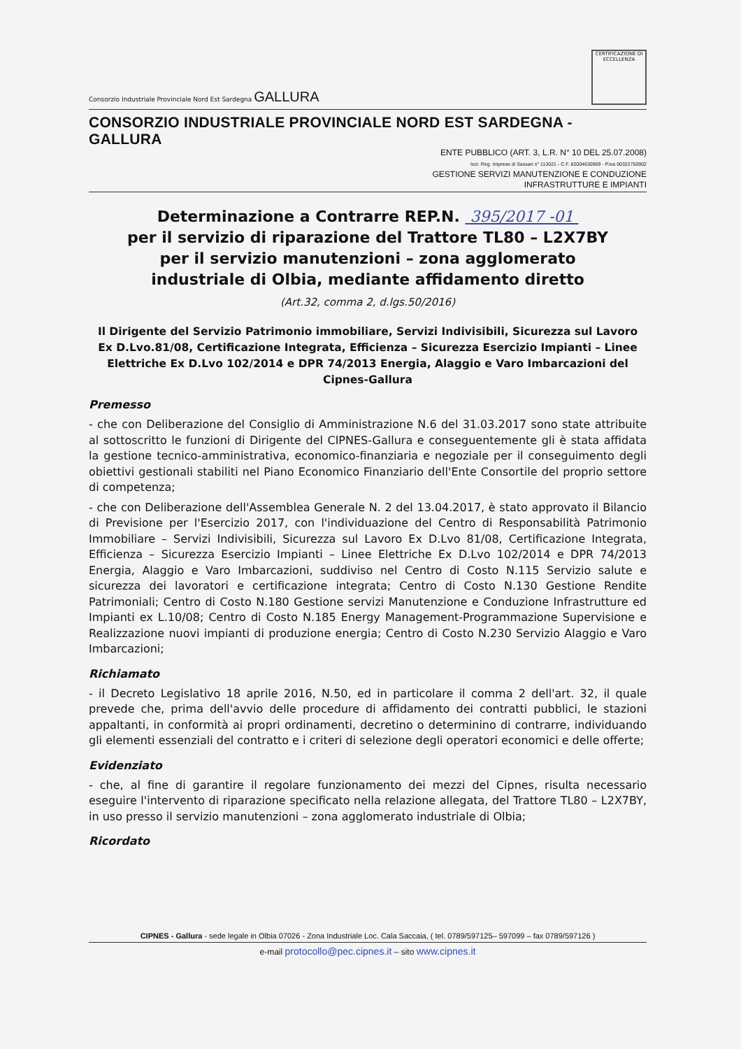Consorzio Industriale Provinciale Nord Est Sardegna GALLURA
CERTIFICAZIONE DI ECCELLENZA
CONSORZIO INDUSTRIALE PROVINCIALE NORD EST SARDEGNA - GALLURA
ENTE PUBBLICO (ART. 3, L.R. N° 10 DEL 25.07.2008)
Iscr. Reg. Imprese di Sassari n° 113021 - C.F. 82004630909 - P.iva 00322750902
GESTIONE SERVIZI MANUTENZIONE E CONDUZIONE
INFRASTRUTTURE E IMPIANTI
Determinazione a Contrarre REP.N. 395/2017 -01
per il servizio di riparazione del Trattore TL80 – L2X7BY
per il servizio manutenzioni – zona agglomerato
industriale di Olbia, mediante affidamento diretto
(Art.32, comma 2, d.lgs.50/2016)
Il Dirigente del Servizio Patrimonio immobiliare, Servizi Indivisibili, Sicurezza sul Lavoro Ex D.Lvo.81/08, Certificazione Integrata, Efficienza – Sicurezza Esercizio Impianti – Linee Elettriche Ex D.Lvo 102/2014 e DPR 74/2013 Energia, Alaggio e Varo Imbarcazioni del Cipnes-Gallura
Premesso
- che con Deliberazione del Consiglio di Amministrazione N.6 del 31.03.2017 sono state attribuite al sottoscritto le funzioni di Dirigente del CIPNES-Gallura e conseguentemente gli è stata affidata la gestione tecnico-amministrativa, economico-finanziaria e negoziale per il conseguimento degli obiettivi gestionali stabiliti nel Piano Economico Finanziario dell'Ente Consortile del proprio settore di competenza;
- che con Deliberazione dell'Assemblea Generale N. 2 del 13.04.2017, è stato approvato il Bilancio di Previsione per l'Esercizio 2017, con l'individuazione del Centro di Responsabilità Patrimonio Immobiliare – Servizi Indivisibili, Sicurezza sul Lavoro Ex D.Lvo 81/08, Certificazione Integrata, Efficienza – Sicurezza Esercizio Impianti – Linee Elettriche Ex D.Lvo 102/2014 e DPR 74/2013 Energia, Alaggio e Varo Imbarcazioni, suddiviso nel Centro di Costo N.115 Servizio salute e sicurezza dei lavoratori e certificazione integrata; Centro di Costo N.130 Gestione Rendite Patrimoniali; Centro di Costo N.180 Gestione servizi Manutenzione e Conduzione Infrastrutture ed Impianti ex L.10/08; Centro di Costo N.185 Energy Management-Programmazione Supervisione e Realizzazione nuovi impianti di produzione energia; Centro di Costo N.230 Servizio Alaggio e Varo Imbarcazioni;
Richiamato
- il Decreto Legislativo 18 aprile 2016, N.50, ed in particolare il comma 2 dell'art. 32, il quale prevede che, prima dell'avvio delle procedure di affidamento dei contratti pubblici, le stazioni appaltanti, in conformità ai propri ordinamenti, decretino o determinino di contrarre, individuando gli elementi essenziali del contratto e i criteri di selezione degli operatori economici e delle offerte;
Evidenziato
- che, al fine di garantire il regolare funzionamento dei mezzi del Cipnes, risulta necessario eseguire l'intervento di riparazione specificato nella relazione allegata, del Trattore TL80 – L2X7BY, in uso presso il servizio manutenzioni – zona agglomerato industriale di Olbia;
Ricordato
CIPNES - Gallura - sede legale in Olbia 07026 - Zona Industriale Loc. Cala Saccaia, ( tel. 0789/597125– 597099 – fax 0789/597126 )
e-mail protocollo@pec.cipnes.it – sito www.cipnes.it